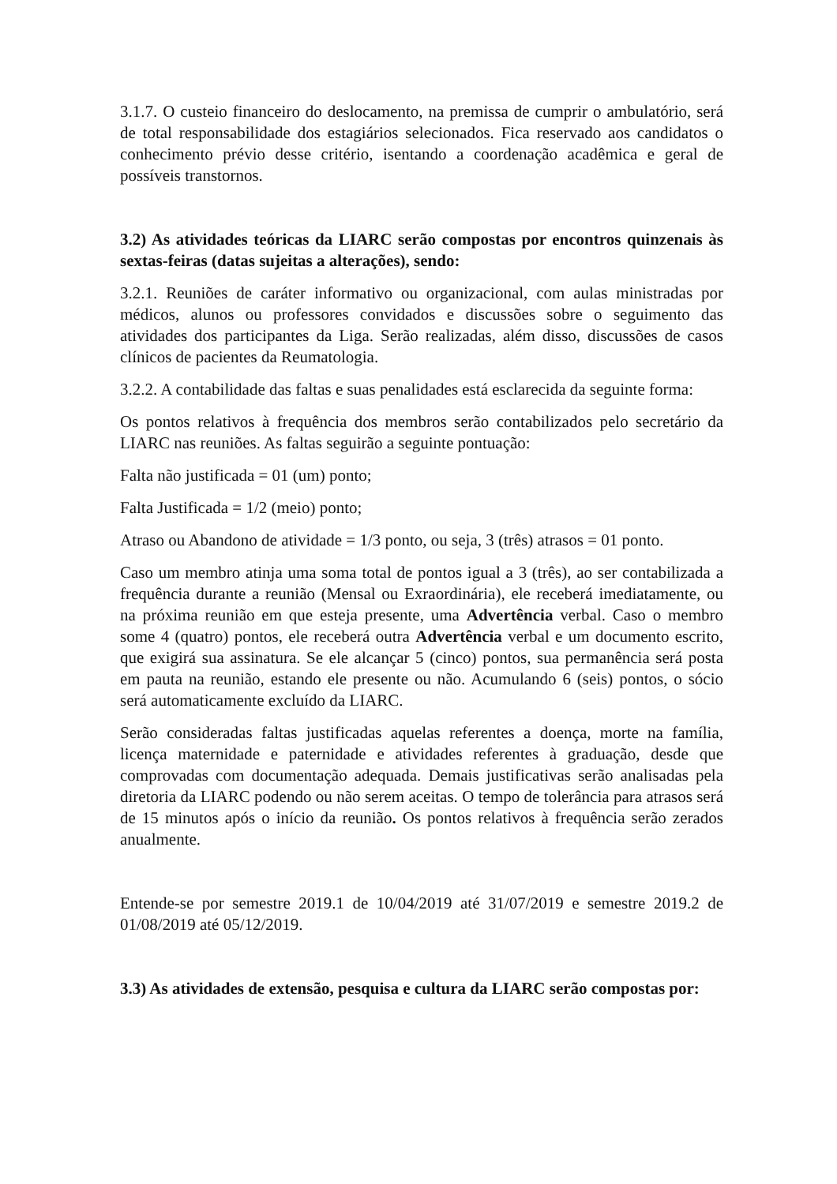3.1.7. O custeio financeiro do deslocamento, na premissa de cumprir o ambulatório, será de total responsabilidade dos estagiários selecionados. Fica reservado aos candidatos o conhecimento prévio desse critério, isentando a coordenação acadêmica e geral de possíveis transtornos.
3.2) As atividades teóricas da LIARC serão compostas por encontros quinzenais às sextas-feiras (datas sujeitas a alterações), sendo:
3.2.1. Reuniões de caráter informativo ou organizacional, com aulas ministradas por médicos, alunos ou professores convidados e discussões sobre o seguimento das atividades dos participantes da Liga. Serão realizadas, além disso, discussões de casos clínicos de pacientes da Reumatologia.
3.2.2. A contabilidade das faltas e suas penalidades está esclarecida da seguinte forma:
Os pontos relativos à frequência dos membros serão contabilizados pelo secretário da LIARC nas reuniões. As faltas seguirão a seguinte pontuação:
Falta não justificada = 01 (um) ponto;
Falta Justificada = 1/2 (meio) ponto;
Atraso ou Abandono de atividade = 1/3 ponto, ou seja, 3 (três) atrasos = 01 ponto.
Caso um membro atinja uma soma total de pontos igual a 3 (três), ao ser contabilizada a frequência durante a reunião (Mensal ou Exraordinária), ele receberá imediatamente, ou na próxima reunião em que esteja presente, uma Advertência verbal. Caso o membro some 4 (quatro) pontos, ele receberá outra Advertência verbal e um documento escrito, que exigirá sua assinatura. Se ele alcançar 5 (cinco) pontos, sua permanência será posta em pauta na reunião, estando ele presente ou não. Acumulando 6 (seis) pontos, o sócio será automaticamente excluído da LIARC.
Serão consideradas faltas justificadas aquelas referentes a doença, morte na família, licença maternidade e paternidade e atividades referentes à graduação, desde que comprovadas com documentação adequada. Demais justificativas serão analisadas pela diretoria da LIARC podendo ou não serem aceitas. O tempo de tolerância para atrasos será de 15 minutos após o início da reunião. Os pontos relativos à frequência serão zerados anualmente.
Entende-se por semestre 2019.1 de 10/04/2019 até 31/07/2019 e semestre 2019.2 de 01/08/2019 até 05/12/2019.
3.3) As atividades de extensão, pesquisa e cultura da LIARC serão compostas por: